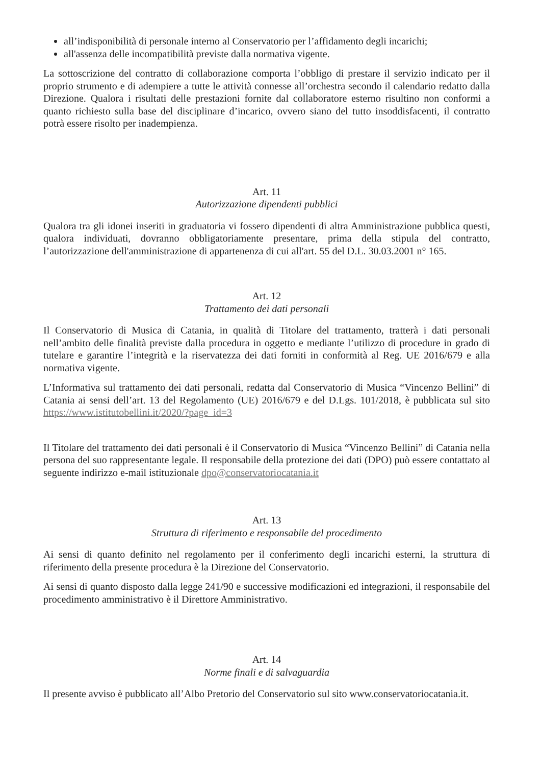all’indisponibilità di personale interno al Conservatorio per l’affidamento degli incarichi;
all'assenza delle incompatibilità previste dalla normativa vigente.
La sottoscrizione del contratto di collaborazione comporta l’obbligo di prestare il servizio indicato per il proprio strumento e di adempiere a tutte le attività connesse all’orchestra secondo il calendario redatto dalla Direzione. Qualora i risultati delle prestazioni fornite dal collaboratore esterno risultino non conformi a quanto richiesto sulla base del disciplinare d’incarico, ovvero siano del tutto insoddisfacenti, il contratto potrà essere risolto per inadempienza.
Art. 11
Autorizzazione dipendenti pubblici
Qualora tra gli idonei inseriti in graduatoria vi fossero dipendenti di altra Amministrazione pubblica questi, qualora individuati, dovranno obbligatoriamente presentare, prima della stipula del contratto, l’autorizzazione dell'amministrazione di appartenenza di cui all'art. 55 del D.L. 30.03.2001 n° 165.
Art. 12
Trattamento dei dati personali
Il Conservatorio di Musica di Catania, in qualità di Titolare del trattamento, tratterà i dati personali nell’ambito delle finalità previste dalla procedura in oggetto e mediante l’utilizzo di procedure in grado di tutelare e garantire l’integrità e la riservatezza dei dati forniti in conformità al Reg. UE 2016/679 e alla normativa vigente.
L’Informativa sul trattamento dei dati personali, redatta dal Conservatorio di Musica “Vincenzo Bellini” di Catania ai sensi dell’art. 13 del Regolamento (UE) 2016/679 e del D.Lgs. 101/2018, è pubblicata sul sito https://www.istitutobellini.it/2020/?page_id=3
Il Titolare del trattamento dei dati personali è il Conservatorio di Musica “Vincenzo Bellini” di Catania nella persona del suo rappresentante legale. Il responsabile della protezione dei dati (DPO) può essere contattato al seguente indirizzo e-mail istituzionale dpo@conservatoriocatania.it
Art. 13
Struttura di riferimento e responsabile del procedimento
Ai sensi di quanto definito nel regolamento per il conferimento degli incarichi esterni, la struttura di riferimento della presente procedura è la Direzione del Conservatorio.
Ai sensi di quanto disposto dalla legge 241/90 e successive modificazioni ed integrazioni, il responsabile del procedimento amministrativo è il Direttore Amministrativo.
Art. 14
Norme finali e di salvaguardia
Il presente avviso è pubblicato all’Albo Pretorio del Conservatorio sul sito www.conservatoriocatania.it.